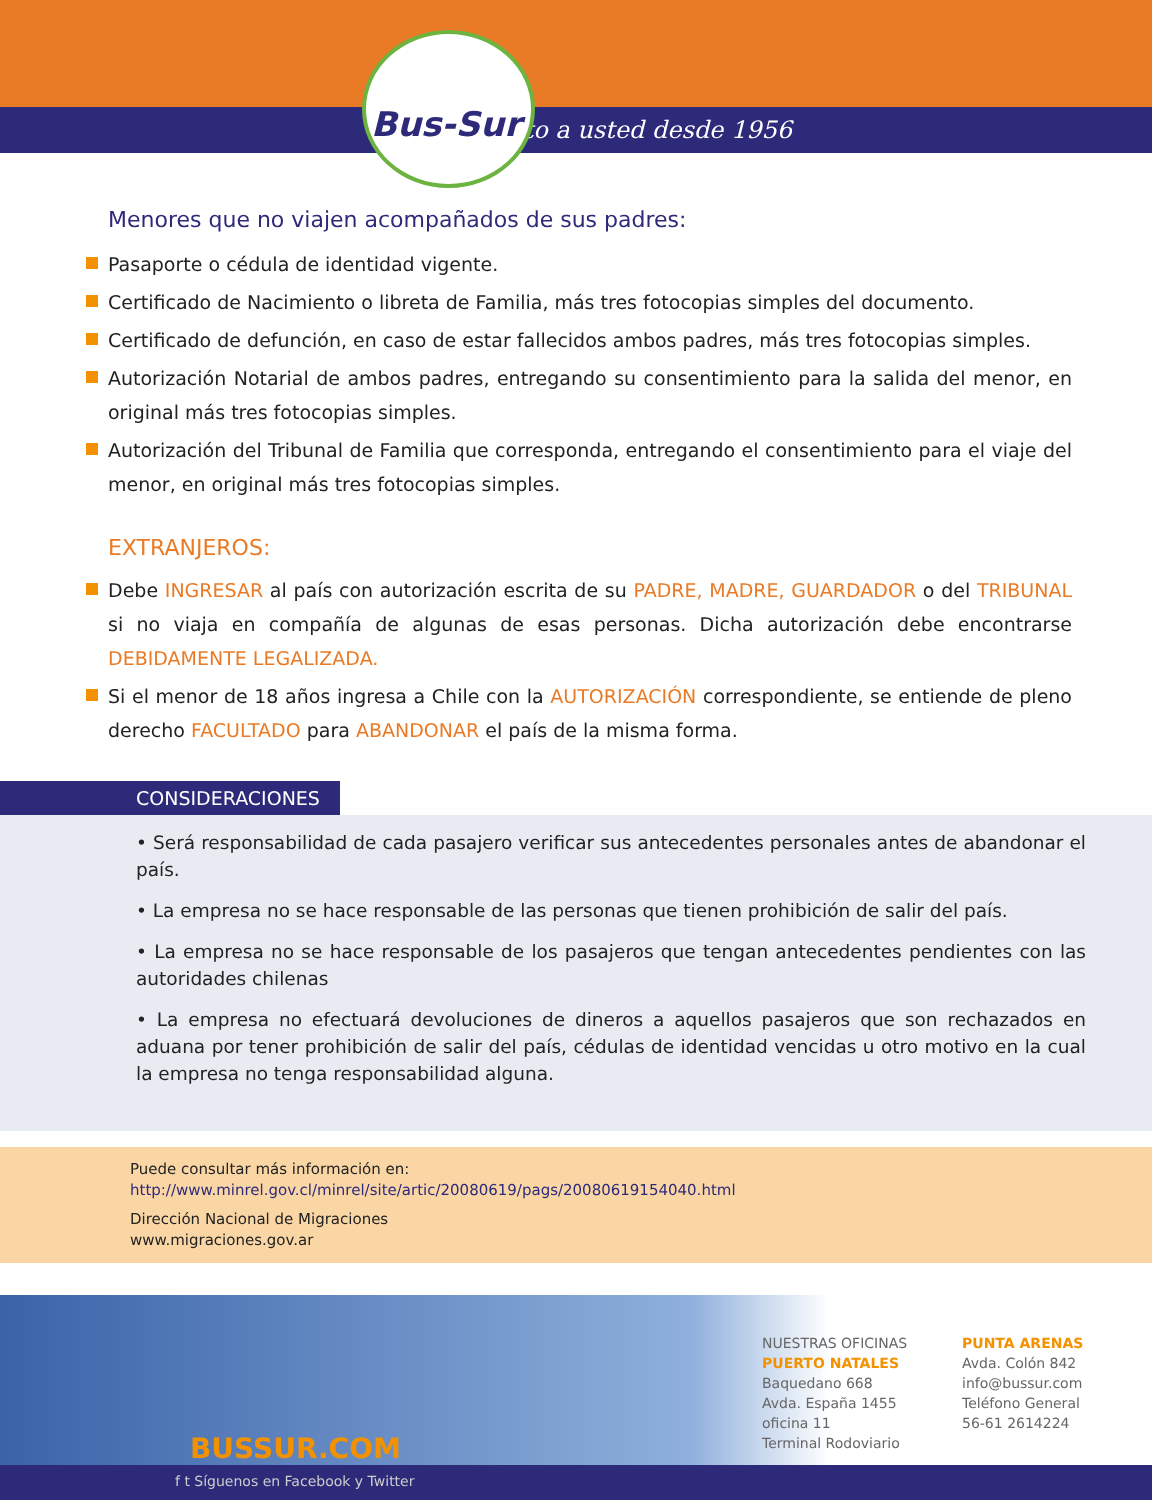Junto a usted desde 1956
Bus-Sur
Menores que no viajen acompañados de sus padres:
Pasaporte o cédula de identidad vigente.
Certificado de Nacimiento o libreta de Familia, más tres fotocopias simples del documento.
Certificado de defunción, en caso de estar fallecidos ambos padres, más tres fotocopias simples.
Autorización Notarial de ambos padres, entregando su consentimiento para la salida del menor, en original más tres fotocopias simples.
Autorización del Tribunal de Familia que corresponda, entregando el consentimiento para el viaje del menor, en original más tres fotocopias simples.
EXTRANJEROS:
Debe INGRESAR al país con autorización escrita de su PADRE, MADRE, GUARDADOR o del TRIBUNAL si no viaja en compañía de algunas de esas personas. Dicha autorización debe encontrarse DEBIDAMENTE LEGALIZADA.
Si el menor de 18 años ingresa a Chile con la AUTORIZACIÓN correspondiente, se entiende de pleno derecho FACULTADO para ABANDONAR el país de la misma forma.
CONSIDERACIONES
• Será responsabilidad de cada pasajero verificar sus antecedentes personales antes de abandonar el país.
• La empresa no se hace responsable de las personas que tienen prohibición de salir del país.
• La empresa no se hace responsable de los pasajeros que tengan antecedentes pendientes con las autoridades chilenas
• La empresa no efectuará devoluciones de dineros a aquellos pasajeros que son rechazados en aduana por tener prohibición de salir del país, cédulas de identidad vencidas u otro motivo en la cual la empresa no tenga responsabilidad alguna.
Puede consultar más información en:
http://www.minrel.gov.cl/minrel/site/artic/20080619/pags/20080619154040.html
Dirección Nacional de Migraciones
www.migraciones.gov.ar
BUSSUR.COM
NUESTRAS OFICINAS
PUERTO NATALES
Baquedano 668
Avda. España 1455 oficina 11
Terminal Rodoviario
PUNTA ARENAS
Avda. Colón 842
info@bussur.com
Teléfono General
56-61 2614224
f t Síguenos en Facebook y Twitter